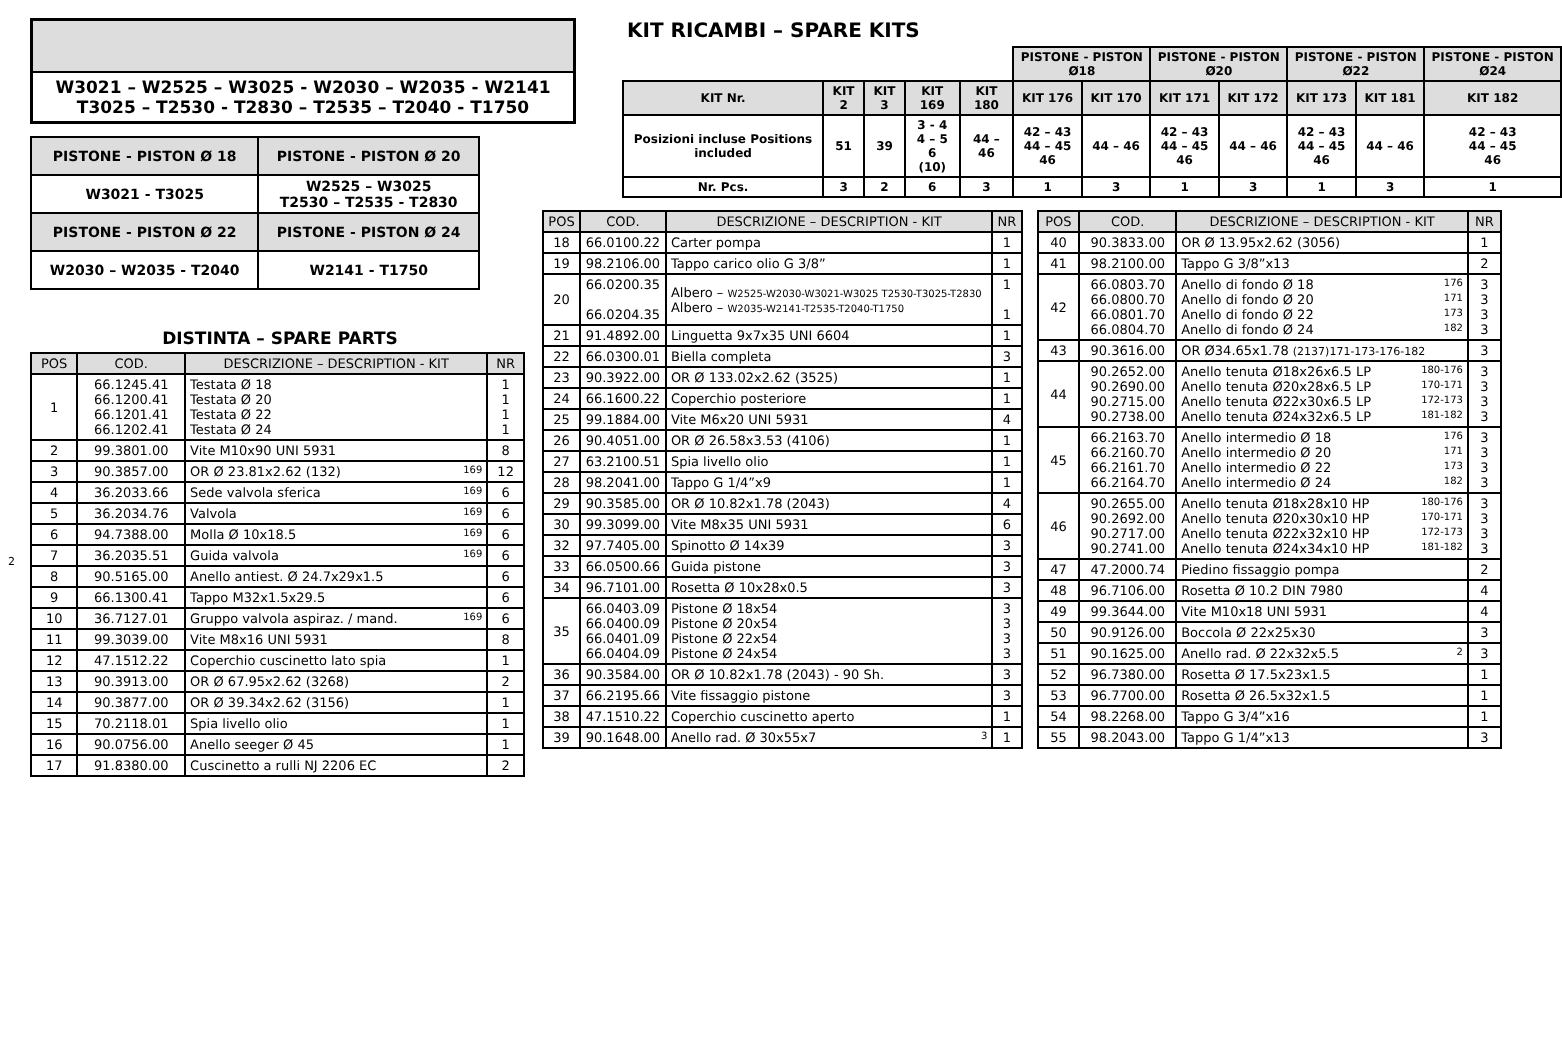W3021 – W2525 – W3025 - W2030 – W2035 - W2141
T3025 – T2530 - T2830 – T2535 – T2040 - T1750
| PISTONE - PISTON Ø 18 | PISTONE - PISTON Ø 20 |
| W3021 - T3025 | W2525 – W3025 T2530 – T2535 - T2830 |
| PISTONE - PISTON Ø 22 | PISTONE - PISTON Ø 24 |
| W2030 – W2035 - T2040 | W2141 - T1750 |
DISTINTA – SPARE PARTS
| POS | COD. | DESCRIZIONE – DESCRIPTION - KIT | NR |
| --- | --- | --- | --- |
| 1 | 66.1245.41 66.1200.41 66.1201.41 66.1202.41 | Testata Ø 18 Testata Ø 20 Testata Ø 22 Testata Ø 24 | 1 1 1 1 |
| 2 | 99.3801.00 | Vite M10x90 UNI 5931 | 8 |
| 3 | 90.3857.00 | OR Ø 23.81x2.62 (132) 169 | 12 |
| 4 | 36.2033.66 | Sede valvola sferica 169 | 6 |
| 5 | 36.2034.76 | Valvola 169 | 6 |
| 6 | 94.7388.00 | Molla Ø 10x18.5 169 | 6 |
| 7 | 36.2035.51 | Guida valvola 169 | 6 |
| 8 | 90.5165.00 | Anello antiest. Ø 24.7x29x1.5 | 6 |
| 9 | 66.1300.41 | Tappo M32x1.5x29.5 | 6 |
| 10 | 36.7127.01 | Gruppo valvola aspiraz. / mand. 169 | 6 |
| 11 | 99.3039.00 | Vite M8x16 UNI 5931 | 8 |
| 12 | 47.1512.22 | Coperchio cuscinetto lato spia | 1 |
| 13 | 90.3913.00 | OR Ø 67.95x2.62 (3268) | 2 |
| 14 | 90.3877.00 | OR Ø 39.34x2.62 (3156) | 1 |
| 15 | 70.2118.01 | Spia livello olio | 1 |
| 16 | 90.0756.00 | Anello seeger Ø 45 | 1 |
| 17 | 91.8380.00 | Cuscinetto a rulli NJ 2206 EC | 2 |
2
KIT RICAMBI – SPARE KITS
| | | | | | PISTONE - PISTON Ø18 | | PISTONE - PISTON Ø20 | | PISTONE - PISTON Ø22 | | PISTONE - PISTON Ø24 |
| KIT Nr. | KIT 2 | KIT 3 | KIT 169 | KIT 180 | KIT 176 | KIT 170 | KIT 171 | KIT 172 | KIT 173 | KIT 181 | KIT 182 |
| Posizioni incluse Positions included | 51 | 39 | 3 - 4 4 – 5 6 (10) | 44 – 46 | 42 – 43 44 – 45 46 | 44 – 46 | 42 – 43 44 – 45 46 | 44 – 46 | 42 – 43 44 – 45 46 | 44 – 46 | 42 – 43 44 – 45 46 |
| Nr. Pcs. | 3 | 2 | 6 | 3 | 1 | 3 | 1 | 3 | 1 | 3 | 1 |
| POS | COD. | DESCRIZIONE – DESCRIPTION - KIT | NR |
| --- | --- | --- | --- |
| 18 | 66.0100.22 | Carter pompa | 1 |
| 19 | 98.2106.00 | Tappo carico olio G 3/8” | 1 |
| 20 | 66.0200.35 66.0204.35 | Albero – W2525-W2030-W3021-W3025 T2530-T3025-T2830 Albero – W2035-W2141-T2535-T2040-T1750 | 1 1 |
| 21 | 91.4892.00 | Linguetta 9x7x35 UNI 6604 | 1 |
| 22 | 66.0300.01 | Biella completa | 3 |
| 23 | 90.3922.00 | OR Ø 133.02x2.62 (3525) | 1 |
| 24 | 66.1600.22 | Coperchio posteriore | 1 |
| 25 | 99.1884.00 | Vite M6x20 UNI 5931 | 4 |
| 26 | 90.4051.00 | OR Ø 26.58x3.53 (4106) | 1 |
| 27 | 63.2100.51 | Spia livello olio | 1 |
| 28 | 98.2041.00 | Tappo G 1/4”x9 | 1 |
| 29 | 90.3585.00 | OR Ø 10.82x1.78 (2043) | 4 |
| 30 | 99.3099.00 | Vite M8x35 UNI 5931 | 6 |
| 32 | 97.7405.00 | Spinotto Ø 14x39 | 3 |
| 33 | 66.0500.66 | Guida pistone | 3 |
| 34 | 96.7101.00 | Rosetta Ø 10x28x0.5 | 3 |
| 35 | 66.0403.09 66.0400.09 66.0401.09 66.0404.09 | Pistone Ø 18x54 Pistone Ø 20x54 Pistone Ø 22x54 Pistone Ø 24x54 | 3 3 3 3 |
| 36 | 90.3584.00 | OR Ø 10.82x1.78 (2043) - 90 Sh. | 3 |
| 37 | 66.2195.66 | Vite fissaggio pistone | 3 |
| 38 | 47.1510.22 | Coperchio cuscinetto aperto | 1 |
| 39 | 90.1648.00 | Anello rad. Ø 30x55x7 3 | 1 |
| POS | COD. | DESCRIZIONE – DESCRIPTION - KIT | NR |
| --- | --- | --- | --- |
| 40 | 90.3833.00 | OR Ø 13.95x2.62 (3056) | 1 |
| 41 | 98.2100.00 | Tappo G 3/8”x13 | 2 |
| 42 | 66.0803.70 66.0800.70 66.0801.70 66.0804.70 | Anello di fondo Ø 18 176 Anello di fondo Ø 20 171 Anello di fondo Ø 22 173 Anello di fondo Ø 24 182 | 3 3 3 3 |
| 43 | 90.3616.00 | OR Ø34.65x1.78 (2137)171-173-176-182 | 3 |
| 44 | 90.2652.00 90.2690.00 90.2715.00 90.2738.00 | Anello tenuta Ø18x26x6.5 LP 180-176 Anello tenuta Ø20x28x6.5 LP 170-171 Anello tenuta Ø22x30x6.5 LP 172-173 Anello tenuta Ø24x32x6.5 LP 181-182 | 3 3 3 3 |
| 45 | 66.2163.70 66.2160.70 66.2161.70 66.2164.70 | Anello intermedio Ø 18 176 Anello intermedio Ø 20 171 Anello intermedio Ø 22 173 Anello intermedio Ø 24 182 | 3 3 3 3 |
| 46 | 90.2655.00 90.2692.00 90.2717.00 90.2741.00 | Anello tenuta Ø18x28x10 HP 180-176 Anello tenuta Ø20x30x10 HP 170-171 Anello tenuta Ø22x32x10 HP 172-173 Anello tenuta Ø24x34x10 HP 181-182 | 3 3 3 3 |
| 47 | 47.2000.74 | Piedino fissaggio pompa | 2 |
| 48 | 96.7106.00 | Rosetta Ø 10.2 DIN 7980 | 4 |
| 49 | 99.3644.00 | Vite M10x18 UNI 5931 | 4 |
| 50 | 90.9126.00 | Boccola Ø 22x25x30 | 3 |
| 51 | 90.1625.00 | Anello rad. Ø 22x32x5.5 2 | 3 |
| 52 | 96.7380.00 | Rosetta Ø 17.5x23x1.5 | 1 |
| 53 | 96.7700.00 | Rosetta Ø 26.5x32x1.5 | 1 |
| 54 | 98.2268.00 | Tappo G 3/4”x16 | 1 |
| 55 | 98.2043.00 | Tappo G 1/4”x13 | 3 |